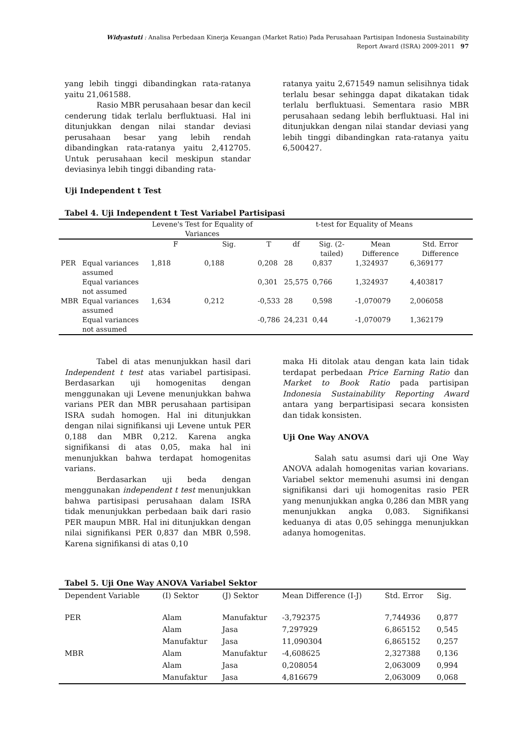Widyastuti : Analisa Perbedaan Kinerja Keuangan (Market Ratio) Pada Perusahaan Partisipan Indonesia Sustainability
Report Award (ISRA) 2009-2011 97
yang lebih tinggi dibandingkan rata-ratanya yaitu 21,061588.
Rasio MBR perusahaan besar dan kecil cenderung tidak terlalu berfluktuasi. Hal ini ditunjukkan dengan nilai standar deviasi perusahaan besar yang lebih rendah dibandingkan rata-ratanya yaitu 2,412705. Untuk perusahaan kecil meskipun standar deviasinya lebih tinggi dibanding rata-
ratanya yaitu 2,671549 namun selisihnya tidak terlalu besar sehingga dapat dikatakan tidak terlalu berfluktuasi. Sementara rasio MBR perusahaan sedang lebih berfluktuasi. Hal ini ditunjukkan dengan nilai standar deviasi yang lebih tinggi dibandingkan rata-ratanya yaitu 6,500427.
Uji Independent t Test
Tabel 4. Uji Independent t Test Variabel Partisipasi
| | | Levene's Test for Equality of Variances | | t-test for Equality of Means | | | | |
| --- | --- | --- | --- | --- | --- | --- | --- | --- |
| | | F | Sig. | T | df | Sig. (2-tailed) | Mean Difference | Std. Error Difference |
| PER | Equal variances assumed | 1,818 | 0,188 | 0,208 | 28 | 0,837 | 1,324937 | 6,369177 |
| | Equal variances not assumed | | | 0,301 | 25,575 | 0,766 | 1,324937 | 4,403817 |
| MBR | Equal variances assumed | 1,634 | 0,212 | -0,533 | 28 | 0,598 | -1,070079 | 2,006058 |
| | Equal variances not assumed | | | -0,786 | 24,231 | 0,44 | -1,070079 | 1,362179 |
Tabel di atas menunjukkan hasil dari Independent t test atas variabel partisipasi. Berdasarkan uji homogenitas dengan menggunakan uji Levene menunjukkan bahwa varians PER dan MBR perusahaan partisipan ISRA sudah homogen. Hal ini ditunjukkan dengan nilai signifikansi uji Levene untuk PER 0,188 dan MBR 0,212. Karena angka signifikansi di atas 0,05, maka hal ini menunjukkan bahwa terdapat homogenitas varians.
Berdasarkan uji beda dengan menggunakan independent t test menunjukkan bahwa partisipasi perusahaan dalam ISRA tidak menunjukkan perbedaan baik dari rasio PER maupun MBR. Hal ini ditunjukkan dengan nilai signifikansi PER 0,837 dan MBR 0,598. Karena signifikansi di atas 0,10
maka Hi ditolak atau dengan kata lain tidak terdapat perbedaan Price Earning Ratio dan Market to Book Ratio pada partisipan Indonesia Sustainability Reporting Award antara yang berpartisipasi secara konsisten dan tidak konsisten.
Uji One Way ANOVA
Salah satu asumsi dari uji One Way ANOVA adalah homogenitas varian kovarians. Variabel sektor memenuhi asumsi ini dengan signifikansi dari uji homogenitas rasio PER yang menunjukkan angka 0,286 dan MBR yang menunjukkan angka 0,083. Signifikansi keduanya di atas 0,05 sehingga menunjukkan adanya homogenitas.
Tabel 5. Uji One Way ANOVA Variabel Sektor
| Dependent Variable | (I) Sektor | (J) Sektor | Mean Difference (I-J) | Std. Error | Sig. |
| --- | --- | --- | --- | --- | --- |
| PER | Alam | Manufaktur | -3,792375 | 7,744936 | 0,877 |
| | Alam | Jasa | 7,297929 | 6,865152 | 0,545 |
| | Manufaktur | Jasa | 11,090304 | 6,865152 | 0,257 |
| MBR | Alam | Manufaktur | -4,608625 | 2,327388 | 0,136 |
| | Alam | Jasa | 0,208054 | 2,063009 | 0,994 |
| | Manufaktur | Jasa | 4,816679 | 2,063009 | 0,068 |